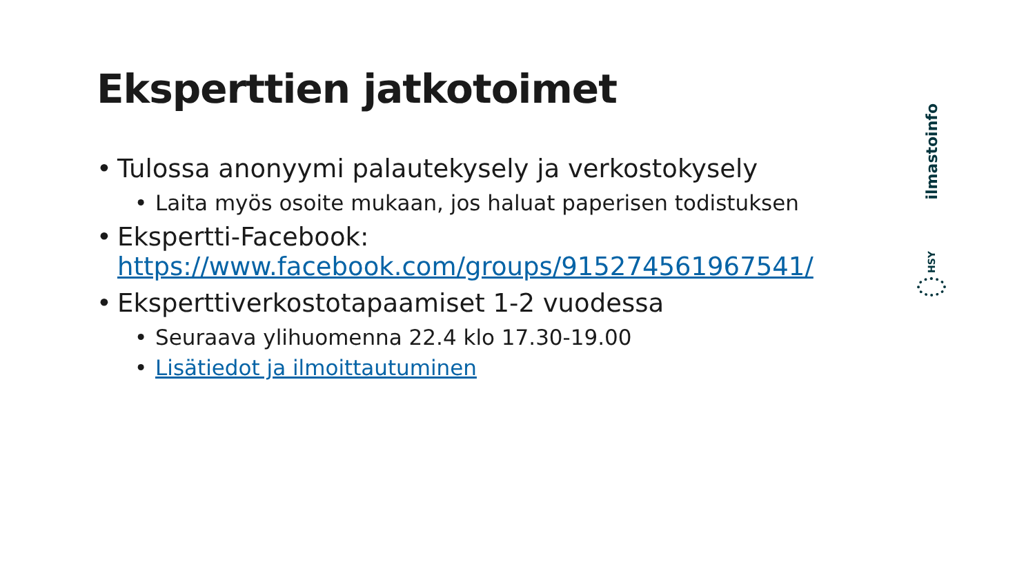Eksperttien jatkotoimet
• Tulossa anonyymi palautekysely ja verkostokysely
• Laita myös osoite mukaan, jos haluat paperisen todistuksen
• Ekspertti-Facebook: https://www.facebook.com/groups/915274561967541/
• Eksperttiverkostotapaamiset 1-2 vuodessa
• Seuraava ylihuomenna 22.4 klo 17.30-19.00
• Lisätiedot ja ilmoittautuminen
ilmastoinfo
HSY